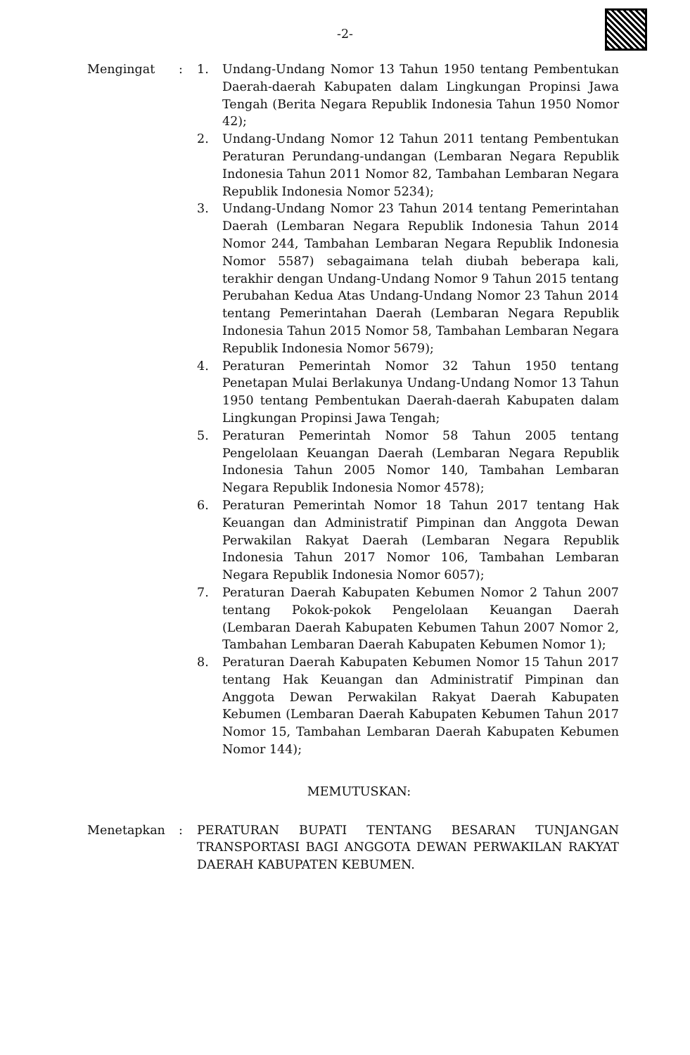-2-
Mengingat : 1. Undang-Undang Nomor 13 Tahun 1950 tentang Pembentukan Daerah-daerah Kabupaten dalam Lingkungan Propinsi Jawa Tengah (Berita Negara Republik Indonesia Tahun 1950 Nomor 42);
2. Undang-Undang Nomor 12 Tahun 2011 tentang Pembentukan Peraturan Perundang-undangan (Lembaran Negara Republik Indonesia Tahun 2011 Nomor 82, Tambahan Lembaran Negara Republik Indonesia Nomor 5234);
3. Undang-Undang Nomor 23 Tahun 2014 tentang Pemerintahan Daerah (Lembaran Negara Republik Indonesia Tahun 2014 Nomor 244, Tambahan Lembaran Negara Republik Indonesia Nomor 5587) sebagaimana telah diubah beberapa kali, terakhir dengan Undang-Undang Nomor 9 Tahun 2015 tentang Perubahan Kedua Atas Undang-Undang Nomor 23 Tahun 2014 tentang Pemerintahan Daerah (Lembaran Negara Republik Indonesia Tahun 2015 Nomor 58, Tambahan Lembaran Negara Republik Indonesia Nomor 5679);
4. Peraturan Pemerintah Nomor 32 Tahun 1950 tentang Penetapan Mulai Berlakunya Undang-Undang Nomor 13 Tahun 1950 tentang Pembentukan Daerah-daerah Kabupaten dalam Lingkungan Propinsi Jawa Tengah;
5. Peraturan Pemerintah Nomor 58 Tahun 2005 tentang Pengelolaan Keuangan Daerah (Lembaran Negara Republik Indonesia Tahun 2005 Nomor 140, Tambahan Lembaran Negara Republik Indonesia Nomor 4578);
6. Peraturan Pemerintah Nomor 18 Tahun 2017 tentang Hak Keuangan dan Administratif Pimpinan dan Anggota Dewan Perwakilan Rakyat Daerah (Lembaran Negara Republik Indonesia Tahun 2017 Nomor 106, Tambahan Lembaran Negara Republik Indonesia Nomor 6057);
7. Peraturan Daerah Kabupaten Kebumen Nomor 2 Tahun 2007 tentang Pokok-pokok Pengelolaan Keuangan Daerah (Lembaran Daerah Kabupaten Kebumen Tahun 2007 Nomor 2, Tambahan Lembaran Daerah Kabupaten Kebumen Nomor 1);
8. Peraturan Daerah Kabupaten Kebumen Nomor 15 Tahun 2017 tentang Hak Keuangan dan Administratif Pimpinan dan Anggota Dewan Perwakilan Rakyat Daerah Kabupaten Kebumen (Lembaran Daerah Kabupaten Kebumen Tahun 2017 Nomor 15, Tambahan Lembaran Daerah Kabupaten Kebumen Nomor 144);
MEMUTUSKAN:
Menetapkan : PERATURAN BUPATI TENTANG BESARAN TUNJANGAN TRANSPORTASI BAGI ANGGOTA DEWAN PERWAKILAN RAKYAT DAERAH KABUPATEN KEBUMEN.